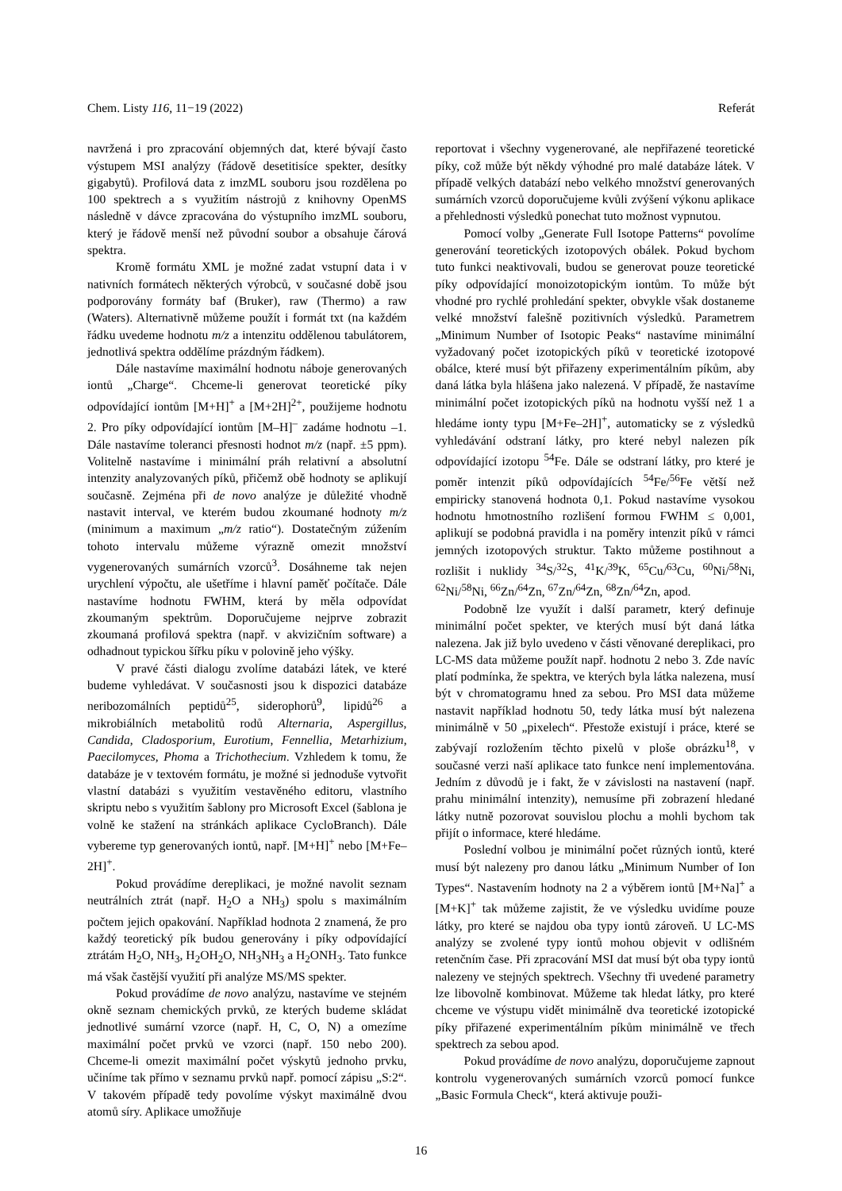Chem. Listy 116, 11−19 (2022) Referát
navržená i pro zpracování objemných dat, které bývají často výstupem MSI analýzy (řádově desetitisíce spekter, desítky gigabytů). Profilová data z imzML souboru jsou rozdělena po 100 spektrech a s využitím nástrojů z knihovny OpenMS následně v dávce zpracována do výstupního imzML souboru, který je řádově menší než původní soubor a obsahuje čárová spektra.
Kromě formátu XML je možné zadat vstupní data i v nativních formátech některých výrobců, v současné době jsou podporovány formáty baf (Bruker), raw (Thermo) a raw (Waters). Alternativně můžeme použít i formát txt (na každém řádku uvedeme hodnotu m/z a intenzitu oddělenou tabulátorem, jednotlivá spektra oddělíme prázdným řádkem).
Dále nastavíme maximální hodnotu náboje generovaných iontů „Charge“. Chceme-li generovat teoretické píky odpovídající iontům [M+H]<sup>+</sup> a [M+2H]<sup>2+</sup>, použijeme hodnotu 2. Pro píky odpovídající iontům [M–H]<sup>–</sup> zadáme hodnotu –1. Dále nastavíme toleranci přesnosti hodnot m/z (např. ±5 ppm). Volitelně nastavíme i minimální práh relativní a absolutní intenzity analyzovaných píků, přičemž obě hodnoty se aplikují současně. Zejména při de novo analýze je důležité vhodně nastavit interval, ve kterém budou zkoumané hodnoty m/z (minimum a maximum „m/z ratio“). Dostatečným zúžením tohoto intervalu můžeme výrazně omezit množství vygenerovaných sumárních vzorců<sup>3</sup>. Dosáhneme tak nejen urychlení výpočtu, ale ušetříme i hlavní paměť počítače. Dále nastavíme hodnotu FWHM, která by měla odpovídat zkoumaným spektrům. Doporučujeme nejprve zobrazit zkoumaná profilová spektra (např. v akvizičním software) a odhadnout typickou šířku píku v polovině jeho výšky.
V pravé části dialogu zvolíme databázi látek, ve které budeme vyhledávat. V současnosti jsou k dispozici databáze neribozomálních peptidů<sup>25</sup>, siderophorů<sup>9</sup>, lipidů<sup>26</sup> a mikrobiálních metabolitů rodů Alternaria, Aspergillus, Candida, Cladosporium, Eurotium, Fennellia, Metarhizium, Paecilomyces, Phoma a Trichothecium. Vzhledem k tomu, že databáze je v textovém formátu, je možné si jednoduše vytvořit vlastní databázi s využitím vestavěného editoru, vlastního skriptu nebo s využitím šablony pro Microsoft Excel (šablona je volně ke stažení na stránkách aplikace CycloBranch). Dále vybereme typ generovaných iontů, např. [M+H]<sup>+</sup> nebo [M+Fe–2H]<sup>+</sup>.
Pokud provádíme dereplikaci, je možné navolit seznam neutrálních ztrát (např. H<sub>2</sub>O a NH<sub>3</sub>) spolu s maximálním počtem jejich opakování. Například hodnota 2 znamená, že pro každý teoretický pík budou generovány i píky odpovídající ztrátám H<sub>2</sub>O, NH<sub>3</sub>, H<sub>2</sub>OH<sub>2</sub>O, NH<sub>3</sub>NH<sub>3</sub> a H<sub>2</sub>ONH<sub>3</sub>. Tato funkce má však častější využití při analýze MS/MS spekter.
Pokud provádíme de novo analýzu, nastavíme ve stejném okně seznam chemických prvků, ze kterých budeme skládat jednotlivé sumární vzorce (např. H, C, O, N) a omezíme maximální počet prvků ve vzorci (např. 150 nebo 200). Chceme-li omezit maximální počet výskytů jednoho prvku, učiníme tak přímo v seznamu prvků např. pomocí zápisu „S:2“. V takovém případě tedy povolíme výskyt maximálně dvou atomů síry. Aplikace umožňuje
reportovat i všechny vygenerované, ale nepřiřazené teoretické píky, což může být někdy výhodné pro malé databáze látek. V případě velkých databází nebo velkého množství generovaných sumárních vzorců doporučujeme kvůli zvýšení výkonu aplikace a přehlednosti výsledků ponechat tuto možnost vypnutou.
Pomocí volby „Generate Full Isotope Patterns“ povolíme generování teoretických izotopových obálek. Pokud bychom tuto funkci neaktivovali, budou se generovat pouze teoretické píky odpovídající monoizotopickým iontům. To může být vhodné pro rychlé prohledání spekter, obvykle však dostaneme velké množství falešně pozitivních výsledků. Parametrem „Minimum Number of Isotopic Peaks“ nastavíme minimální vyžadovaný počet izotopických píků v teoretické izotopové obálce, které musí být přiřazeny experimentálním píkům, aby daná látka byla hlášena jako nalezená. V případě, že nastavíme minimální počet izotopických píků na hodnotu vyšší než 1 a hledáme ionty typu [M+Fe–2H]<sup>+</sup>, automaticky se z výsledků vyhledávání odstraní látky, pro které nebyl nalezen pík odpovídající izotopu <sup>54</sup>Fe. Dále se odstraní látky, pro které je poměr intenzit píků odpovídajících <sup>54</sup>Fe/<sup>56</sup>Fe větší než empiricky stanovená hodnota 0,1. Pokud nastavíme vysokou hodnotu hmotnostního rozlišení formou FWHM ≤ 0,001, aplikují se podobná pravidla i na poměry intenzit píků v rámci jemných izotopových struktur. Takto můžeme postihnout a rozlišit i nuklidy <sup>34</sup>S/<sup>32</sup>S, <sup>41</sup>K/<sup>39</sup>K, <sup>65</sup>Cu/<sup>63</sup>Cu, <sup>60</sup>Ni/<sup>58</sup>Ni, <sup>62</sup>Ni/<sup>58</sup>Ni, <sup>66</sup>Zn/<sup>64</sup>Zn, <sup>67</sup>Zn/<sup>64</sup>Zn, <sup>68</sup>Zn/<sup>64</sup>Zn, apod.
Podobně lze využít i další parametr, který definuje minimální počet spekter, ve kterých musí být daná látka nalezena. Jak již bylo uvedeno v části věnované dereplikaci, pro LC-MS data můžeme použít např. hodnotu 2 nebo 3. Zde navíc platí podmínka, že spektra, ve kterých byla látka nalezena, musí být v chromatogramu hned za sebou. Pro MSI data můžeme nastavit například hodnotu 50, tedy látka musí být nalezena minimálně v 50 „pixelech“. Přestože existují i práce, které se zabývají rozložením těchto pixelů v ploše obrázku<sup>18</sup>, v současné verzi naší aplikace tato funkce není implementována. Jedním z důvodů je i fakt, že v závislosti na nastavení (např. prahu minimální intenzity), nemusíme při zobrazení hledané látky nutně pozorovat souvislou plochu a mohli bychom tak přijít o informace, které hledáme.
Poslední volbou je minimální počet různých iontů, které musí být nalezeny pro danou látku „Minimum Number of Ion Types“. Nastavením hodnoty na 2 a výběrem iontů [M+Na]<sup>+</sup> a [M+K]<sup>+</sup> tak můžeme zajistit, že ve výsledku uvidíme pouze látky, pro které se najdou oba typy iontů zároveň. U LC-MS analýzy se zvolené typy iontů mohou objevit v odlišném retenčním čase. Při zpracování MSI dat musí být oba typy iontů nalezeny ve stejných spektrech. Všechny tři uvedené parametry lze libovolně kombinovat. Můžeme tak hledat látky, pro které chceme ve výstupu vidět minimálně dva teoretické izotopické píky přiřazené experimentálním píkům minimálně ve třech spektrech za sebou apod.
Pokud provádíme de novo analýzu, doporučujeme zapnout kontrolu vygenerovaných sumárních vzorců pomocí funkce „Basic Formula Check“, která aktivuje použi-
16